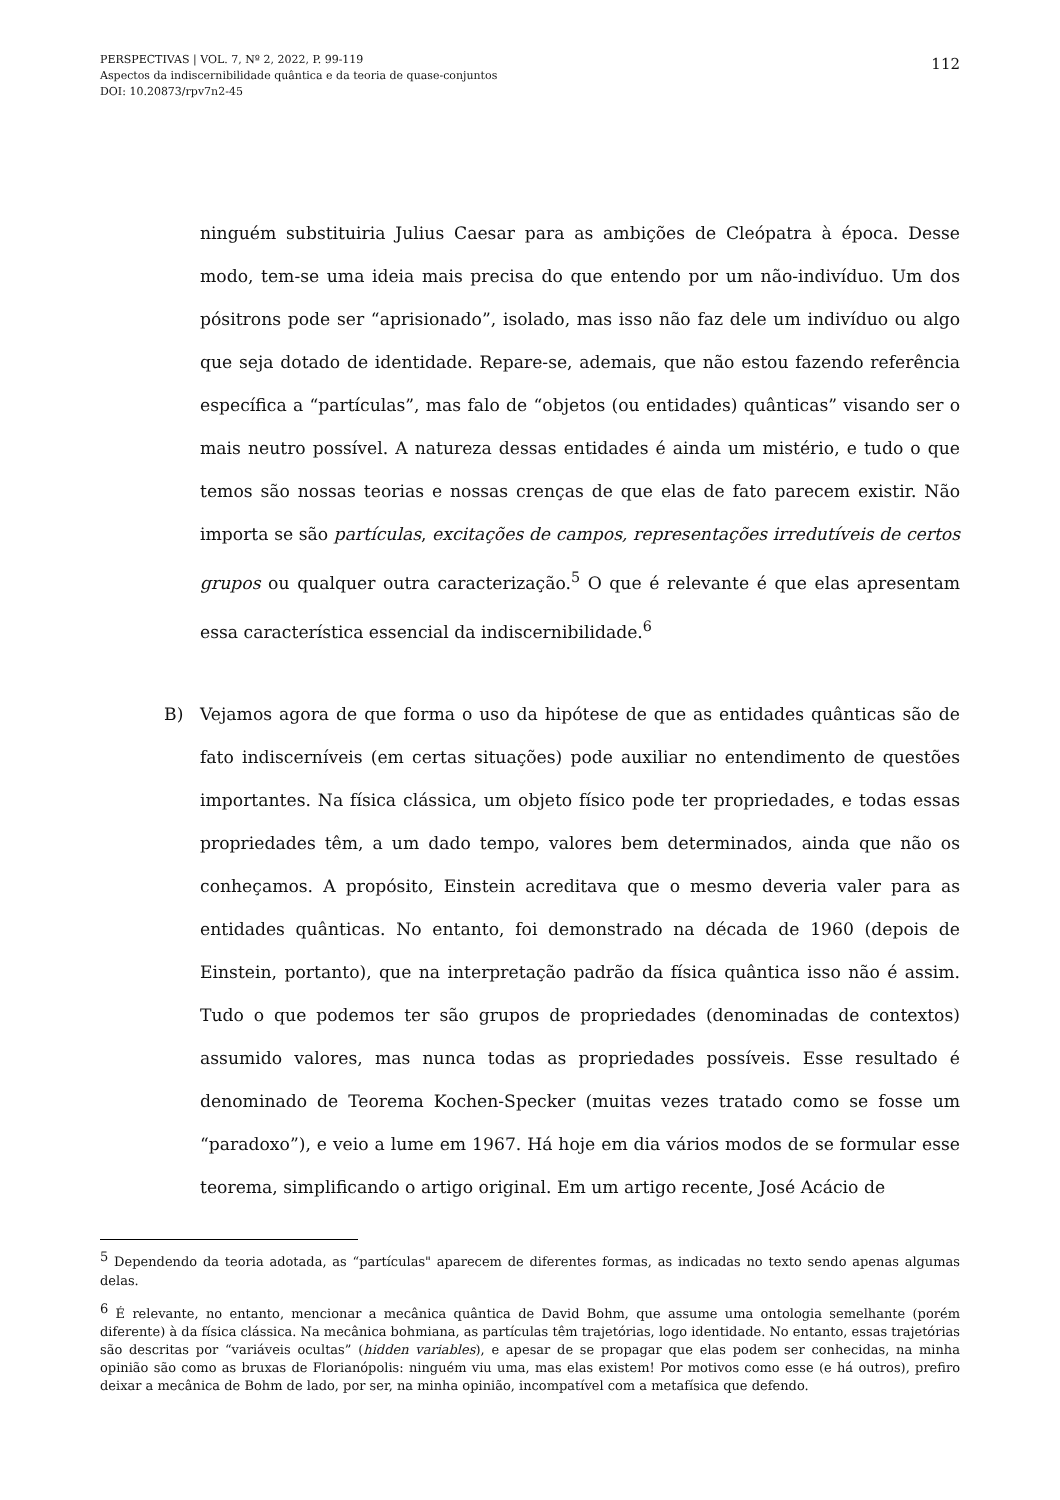PERSPECTIVAS | VOL. 7, Nº 2, 2022, P. 99-119
Aspectos da indiscernibilidade quântica e da teoria de quase-conjuntos
DOI: 10.20873/rpv7n2-45
112
ninguém substituiria Julius Caesar para as ambições de Cleópatra à época. Desse modo, tem-se uma ideia mais precisa do que entendo por um não-indivíduo. Um dos pósitrons pode ser “aprisionado”, isolado, mas isso não faz dele um indivíduo ou algo que seja dotado de identidade. Repare-se, ademais, que não estou fazendo referência específica a “partículas”, mas falo de “objetos (ou entidades) quânticas” visando ser o mais neutro possível. A natureza dessas entidades é ainda um mistério, e tudo o que temos são nossas teorias e nossas crenças de que elas de fato parecem existir. Não importa se são partículas, excitações de campos, representações irredutíveis de certos grupos ou qualquer outra caracterização.<sup>5</sup> O que é relevante é que elas apresentam essa característica essencial da indiscernibilidade.<sup>6</sup>
B) Vejamos agora de que forma o uso da hipótese de que as entidades quânticas são de fato indiscerníveis (em certas situações) pode auxiliar no entendimento de questões importantes. Na física clássica, um objeto físico pode ter propriedades, e todas essas propriedades têm, a um dado tempo, valores bem determinados, ainda que não os conheçamos. A propósito, Einstein acreditava que o mesmo deveria valer para as entidades quânticas. No entanto, foi demonstrado na década de 1960 (depois de Einstein, portanto), que na interpretação padrão da física quântica isso não é assim. Tudo o que podemos ter são grupos de propriedades (denominadas de contextos) assumido valores, mas nunca todas as propriedades possíveis. Esse resultado é denominado de Teorema Kochen-Specker (muitas vezes tratado como se fosse um “paradoxo”), e veio a lume em 1967. Há hoje em dia vários modos de se formular esse teorema, simplificando o artigo original. Em um artigo recente, José Acácio de
<sup>5</sup> Dependendo da teoria adotada, as “partículas" aparecem de diferentes formas, as indicadas no texto sendo apenas algumas delas.
<sup>6</sup> É relevante, no entanto, mencionar a mecânica quântica de David Bohm, que assume uma ontologia semelhante (porém diferente) à da física clássica. Na mecânica bohmiana, as partículas têm trajetórias, logo identidade. No entanto, essas trajetórias são descritas por “variáveis ocultas” (hidden variables), e apesar de se propagar que elas podem ser conhecidas, na minha opinião são como as bruxas de Florianópolis: ninguém viu uma, mas elas existem! Por motivos como esse (e há outros), prefiro deixar a mecânica de Bohm de lado, por ser, na minha opinião, incompatível com a metafísica que defendo.